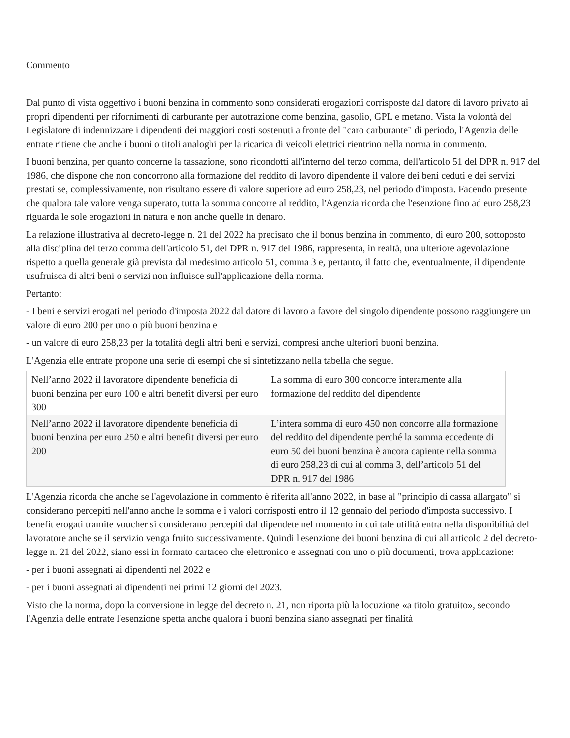Commento
Dal punto di vista oggettivo i buoni benzina in commento sono considerati erogazioni corrisposte dal datore di lavoro privato ai propri dipendenti per rifornimenti di carburante per autotrazione come benzina, gasolio, GPL e metano. Vista la volontà del Legislatore di indennizzare i dipendenti dei maggiori costi sostenuti a fronte del "caro carburante" di periodo, l'Agenzia delle entrate ritiene che anche i buoni o titoli analoghi per la ricarica di veicoli elettrici rientrino nella norma in commento.
I buoni benzina, per quanto concerne la tassazione, sono ricondotti all'interno del terzo comma, dell'articolo 51 del DPR n. 917 del 1986, che dispone che non concorrono alla formazione del reddito di lavoro dipendente il valore dei beni ceduti e dei servizi prestati se, complessivamente, non risultano essere di valore superiore ad euro 258,23, nel periodo d'imposta. Facendo presente che qualora tale valore venga superato, tutta la somma concorre al reddito, l'Agenzia ricorda che l'esenzione fino ad euro 258,23 riguarda le sole erogazioni in natura e non anche quelle in denaro.
La relazione illustrativa al decreto-legge n. 21 del 2022 ha precisato che il bonus benzina in commento, di euro 200, sottoposto alla disciplina del terzo comma dell'articolo 51, del DPR n. 917 del 1986, rappresenta, in realtà, una ulteriore agevolazione rispetto a quella generale già prevista dal medesimo articolo 51, comma 3 e, pertanto, il fatto che, eventualmente, il dipendente usufruisca di altri beni o servizi non influisce sull'applicazione della norma.
Pertanto:
- I beni e servizi erogati nel periodo d'imposta 2022 dal datore di lavoro a favore del singolo dipendente possono raggiungere un valore di euro 200 per uno o più buoni benzina e
- un valore di euro 258,23 per la totalità degli altri beni e servizi, compresi anche ulteriori buoni benzina.
L'Agenzia elle entrate propone una serie di esempi che si sintetizzano nella tabella che segue.
| Nell’anno 2022 il lavoratore dipendente beneficia di buoni benzina per euro 100 e altri benefit diversi per euro 300 | La somma di euro 300 concorre interamente alla formazione del reddito del dipendente |
| Nell’anno 2022 il lavoratore dipendente beneficia di buoni benzina per euro 250 e altri benefit diversi per euro 200 | L’intera somma di euro 450 non concorre alla formazione del reddito del dipendente perché la somma eccedente di euro 50 dei buoni benzina è ancora capiente nella somma di euro 258,23 di cui al comma 3, dell’articolo 51 del DPR n. 917 del 1986 |
L'Agenzia ricorda che anche se l'agevolazione in commento è riferita all'anno 2022, in base al "principio di cassa allargato" si considerano percepiti nell'anno anche le somma e i valori corrisposti entro il 12 gennaio del periodo d'imposta successivo. I benefit erogati tramite voucher si considerano percepiti dal dipendete nel momento in cui tale utilità entra nella disponibilità del lavoratore anche se il servizio venga fruito successivamente. Quindi l'esenzione dei buoni benzina di cui all'articolo 2 del decreto-legge n. 21 del 2022, siano essi in formato cartaceo che elettronico e assegnati con uno o più documenti, trova applicazione:
- per i buoni assegnati ai dipendenti nel 2022 e
- per i buoni assegnati ai dipendenti nei primi 12 giorni del 2023.
Visto che la norma, dopo la conversione in legge del decreto n. 21, non riporta più la locuzione «a titolo gratuito», secondo l'Agenzia delle entrate l'esenzione spetta anche qualora i buoni benzina siano assegnati per finalità